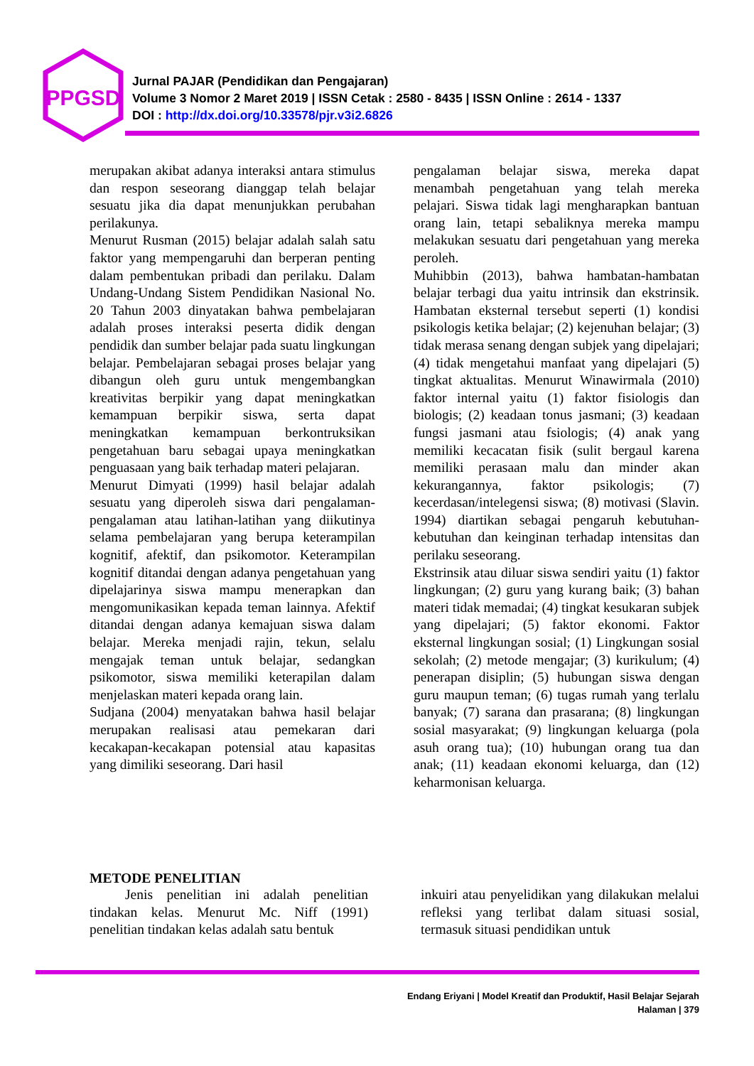PPGSD
Jurnal PAJAR (Pendidikan dan Pengajaran)
Volume 3 Nomor 2 Maret 2019 | ISSN Cetak : 2580 - 8435 | ISSN Online : 2614 - 1337
DOI : http://dx.doi.org/10.33578/pjr.v3i2.6826
merupakan akibat adanya interaksi antara stimulus dan respon seseorang dianggap telah belajar sesuatu jika dia dapat menunjukkan perubahan perilakunya.
Menurut Rusman (2015) belajar adalah salah satu faktor yang mempengaruhi dan berperan penting dalam pembentukan pribadi dan perilaku. Dalam Undang-Undang Sistem Pendidikan Nasional No. 20 Tahun 2003 dinyatakan bahwa pembelajaran adalah proses interaksi peserta didik dengan pendidik dan sumber belajar pada suatu lingkungan belajar. Pembelajaran sebagai proses belajar yang dibangun oleh guru untuk mengembangkan kreativitas berpikir yang dapat meningkatkan kemampuan berpikir siswa, serta dapat meningkatkan kemampuan berkontruksikan pengetahuan baru sebagai upaya meningkatkan penguasaan yang baik terhadap materi pelajaran.
Menurut Dimyati (1999) hasil belajar adalah sesuatu yang diperoleh siswa dari pengalaman-pengalaman atau latihan-latihan yang diikutinya selama pembelajaran yang berupa keterampilan kognitif, afektif, dan psikomotor. Keterampilan kognitif ditandai dengan adanya pengetahuan yang dipelajarinya siswa mampu menerapkan dan mengomunikasikan kepada teman lainnya. Afektif ditandai dengan adanya kemajuan siswa dalam belajar. Mereka menjadi rajin, tekun, selalu mengajak teman untuk belajar, sedangkan psikomotor, siswa memiliki keterapilan dalam menjelaskan materi kepada orang lain.
Sudjana (2004) menyatakan bahwa hasil belajar merupakan realisasi atau pemekaran dari kecakapan-kecakapan potensial atau kapasitas yang dimiliki seseorang. Dari hasil
pengalaman belajar siswa, mereka dapat menambah pengetahuan yang telah mereka pelajari. Siswa tidak lagi mengharapkan bantuan orang lain, tetapi sebaliknya mereka mampu melakukan sesuatu dari pengetahuan yang mereka peroleh.
Muhibbin (2013), bahwa hambatan-hambatan belajar terbagi dua yaitu intrinsik dan ekstrinsik. Hambatan eksternal tersebut seperti (1) kondisi psikologis ketika belajar; (2) kejenuhan belajar; (3) tidak merasa senang dengan subjek yang dipelajari; (4) tidak mengetahui manfaat yang dipelajari (5) tingkat aktualitas. Menurut Winawirmala (2010) faktor internal yaitu (1) faktor fisiologis dan biologis; (2) keadaan tonus jasmani; (3) keadaan fungsi jasmani atau fsiologis; (4) anak yang memiliki kecacatan fisik (sulit bergaul karena memiliki perasaan malu dan minder akan kekurangannya, faktor psikologis; (7) kecerdasan/intelegensi siswa; (8) motivasi (Slavin. 1994) diartikan sebagai pengaruh kebutuhan-kebutuhan dan keinginan terhadap intensitas dan perilaku seseorang.
Ekstrinsik atau diluar siswa sendiri yaitu (1) faktor lingkungan; (2) guru yang kurang baik; (3) bahan materi tidak memadai; (4) tingkat kesukaran subjek yang dipelajari; (5) faktor ekonomi. Faktor eksternal lingkungan sosial; (1) Lingkungan sosial sekolah; (2) metode mengajar; (3) kurikulum; (4) penerapan disiplin; (5) hubungan siswa dengan guru maupun teman; (6) tugas rumah yang terlalu banyak; (7) sarana dan prasarana; (8) lingkungan sosial masyarakat; (9) lingkungan keluarga (pola asuh orang tua); (10) hubungan orang tua dan anak; (11) keadaan ekonomi keluarga, dan (12) keharmonisan keluarga.
METODE PENELITIAN
Jenis penelitian ini adalah penelitian tindakan kelas. Menurut Mc. Niff (1991) penelitian tindakan kelas adalah satu bentuk
inkuiri atau penyelidikan yang dilakukan melalui refleksi yang terlibat dalam situasi sosial, termasuk situasi pendidikan untuk
Endang Eriyani | Model Kreatif dan Produktif, Hasil Belajar Sejarah
Halaman | 379